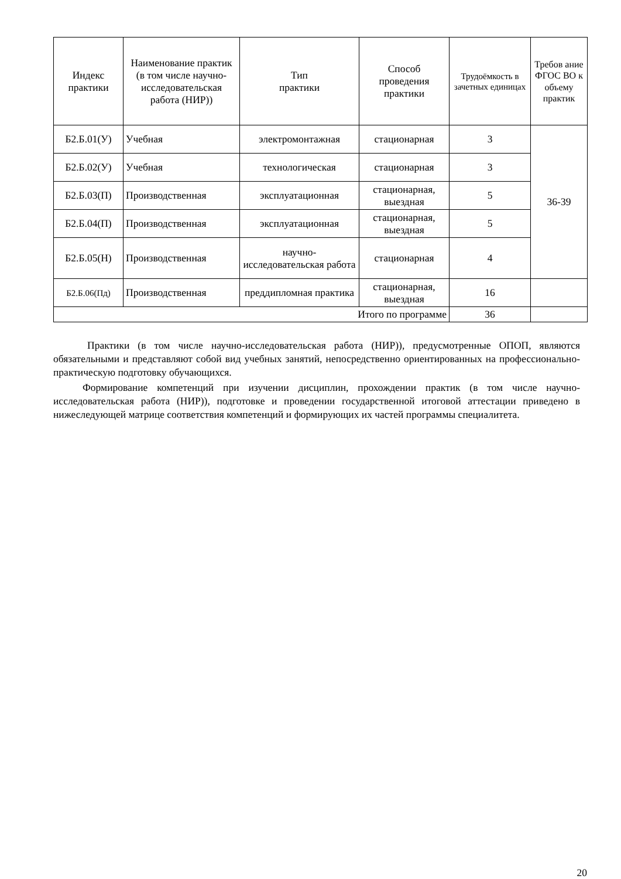| Индекс практики | Наименование практик (в том числе научно-исследовательская работа (НИР)) | Тип практики | Способ проведения практики | Трудоёмкость в зачетных единицах | Требов ание ФГОС ВО к объему практик |
| --- | --- | --- | --- | --- | --- |
| Б2.Б.01(У) | Учебная | электромонтажная | стационарная | 3 | 36-39 |
| Б2.Б.02(У) | Учебная | технологическая | стационарная | 3 | |
| Б2.Б.03(П) | Производственная | эксплуатационная | стационарная, выездная | 5 | |
| Б2.Б.04(П) | Производственная | эксплуатационная | стационарная, выездная | 5 | |
| Б2.Б.05(Н) | Производственная | научно-исследовательская работа | стационарная | 4 | |
| Б2.Б.06(Пд) | Производственная | преддипломная практика | стационарная, выездная | 16 | |
| Итого по программе | | | | 36 | |
Практики (в том числе научно-исследовательская работа (НИР)), предусмотренные ОПОП, являются обязательными и представляют собой вид учебных занятий, непосредственно ориентированных на профессионально-практическую подготовку обучающихся.
Формирование компетенций при изучении дисциплин, прохождении практик (в том числе научно-исследовательская работа (НИР)), подготовке и проведении государственной итоговой аттестации приведено в нижеследующей матрице соответствия компетенций и формирующих их частей программы специалитета.
20